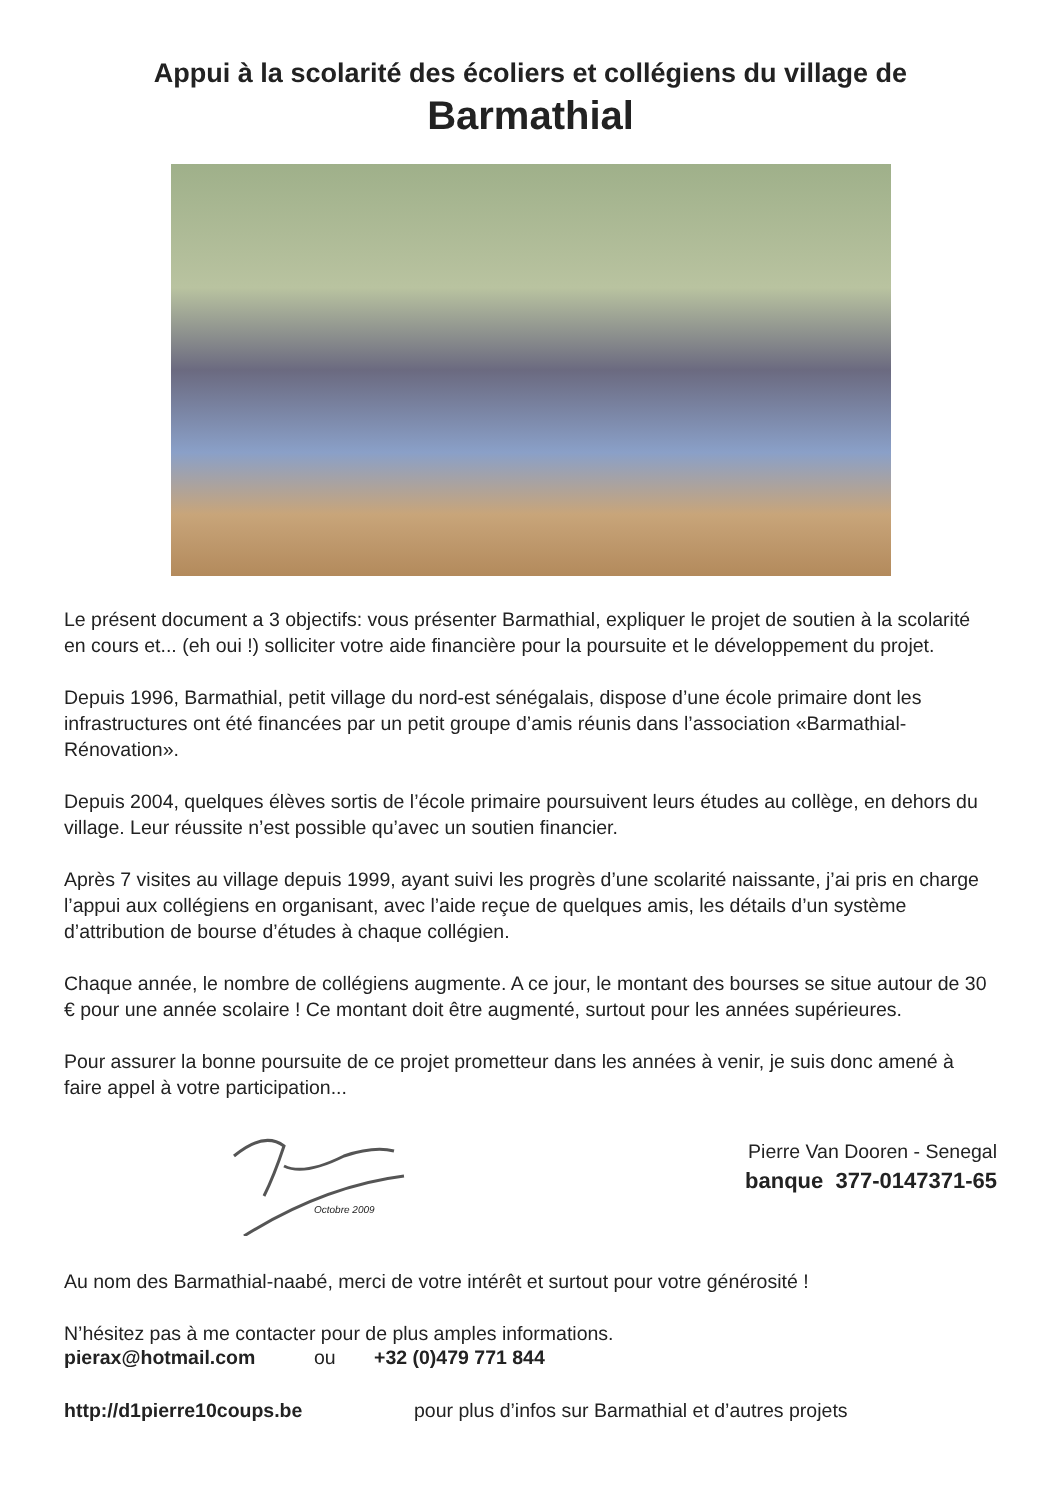Appui à la scolarité des écoliers et collégiens du village de
Barmathial
Le présent document a 3 objectifs: vous présenter Barmathial, expliquer le projet de soutien à la scolarité en cours et... (eh oui !) solliciter votre aide financière pour la poursuite et le développement du projet.
Depuis 1996, Barmathial, petit village du nord-est sénégalais, dispose d’une école primaire dont les infrastructures ont été financées par un petit groupe d’amis réunis dans l’association «Barmathial-Rénovation».
Depuis 2004, quelques élèves sortis de l’école primaire poursuivent leurs études au collège, en dehors du village. Leur réussite n’est possible qu’avec un soutien financier.
Après 7 visites au village depuis 1999, ayant suivi les progrès d’une scolarité naissante, j’ai pris en charge l’appui aux collégiens en organisant, avec l’aide reçue de quelques amis, les détails d’un système d’attribution de bourse d’études à chaque collégien.
Chaque année, le nombre de collégiens augmente. A ce jour, le montant des bourses se situe autour de 30 € pour une année scolaire ! Ce montant doit être augmenté, surtout pour les années supérieures.
Pour assurer la bonne poursuite de ce projet prometteur dans les années à venir, je suis donc amené à faire appel à votre participation...
Octobre 2009
Pierre Van Dooren - Senegal
banque 377-0147371-65
Au nom des Barmathial-naabé, merci de votre intérêt et surtout pour votre générosité !
N’hésitez pas à me contacter pour de plus amples informations.
pierax@hotmail.com ou +32 (0)479 771 844
http://d1pierre10coups.be pour plus d’infos sur Barmathial et d’autres projets